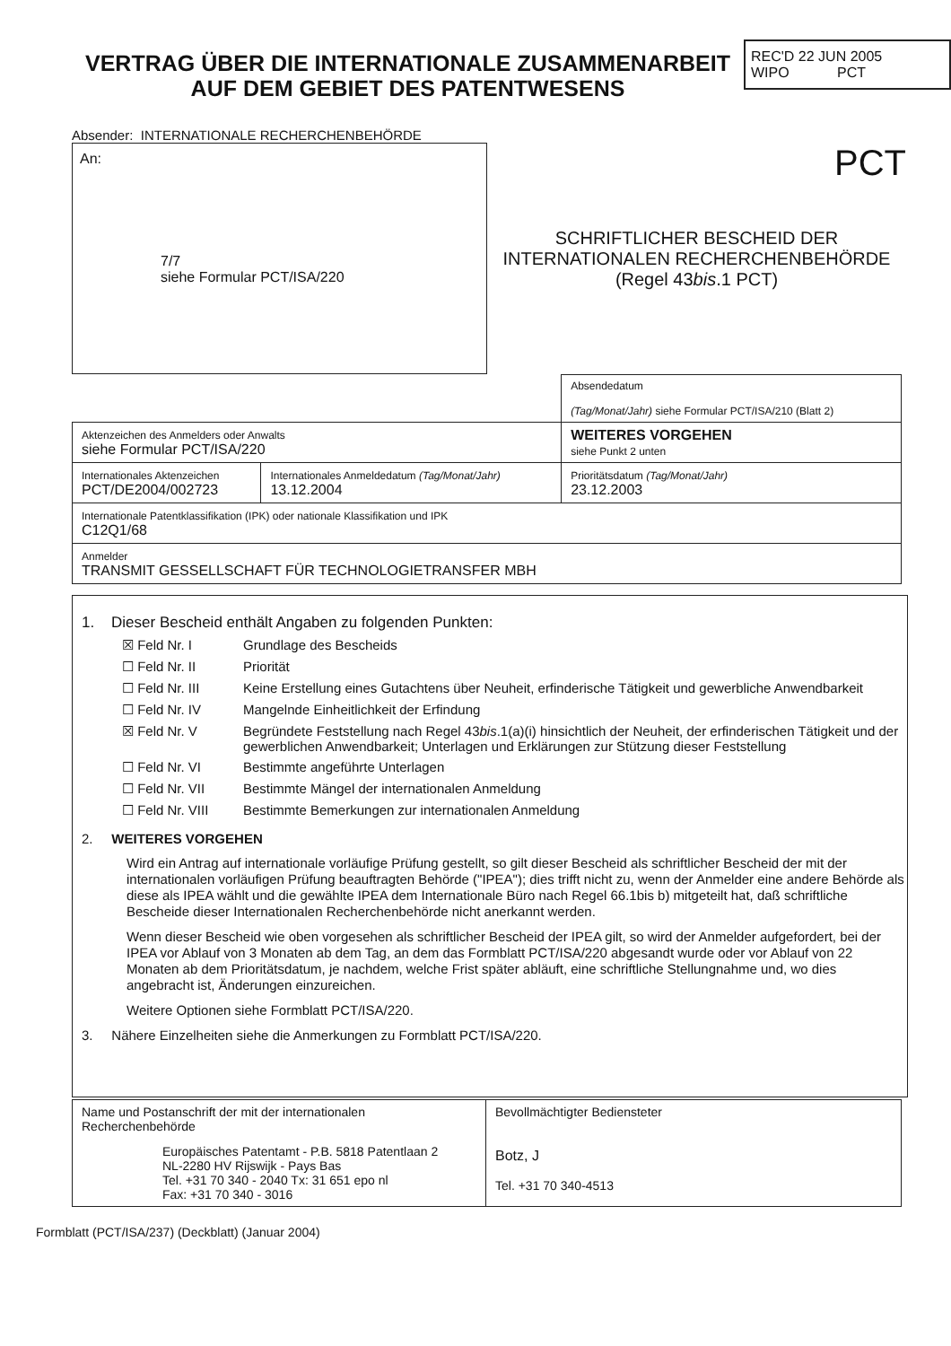REC'D 22 JUN 2005
WIPO PCT
VERTRAG ÜBER DIE INTERNATIONALE ZUSAMMENARBEIT AUF DEM GEBIET DES PATENTWESENS
Absender: INTERNATIONALE RECHERCHENBEHÖRDE
An:
7/7
siehe Formular PCT/ISA/220
PCT
SCHRIFTLICHER BESCHEID DER INTERNATIONALEN RECHERCHENBEHÖRDE
(Regel 43bis.1 PCT)
| | | Absendedatum (Tag/Monat/Jahr) siehe Formular PCT/ISA/210 (Blatt 2) |
| Aktenzeichen des Anmelders oder Anwalts siehe Formular PCT/ISA/220 | | WEITERES VORGEHEN siehe Punkt 2 unten |
| Internationales Aktenzeichen PCT/DE2004/002723 | Internationales Anmeldedatum (Tag/Monat/Jahr) 13.12.2004 | Prioritätsdatum (Tag/Monat/Jahr) 23.12.2003 |
| Internationale Patentklassifikation (IPK) oder nationale Klassifikation und IPK C12Q1/68 | | |
| Anmelder TRANSMIT GESSELLSCHAFT FÜR TECHNOLOGIETRANSFER MBH | | |
1. Dieser Bescheid enthält Angaben zu folgenden Punkten:
☒ Feld Nr. I Grundlage des Bescheids
☐ Feld Nr. II Priorität
☐ Feld Nr. III Keine Erstellung eines Gutachtens über Neuheit, erfinderische Tätigkeit und gewerbliche Anwendbarkeit
☐ Feld Nr. IV Mangelnde Einheitlichkeit der Erfindung
☒ Feld Nr. V Begründete Feststellung nach Regel 43bis.1(a)(i) hinsichtlich der Neuheit, der erfinderischen Tätigkeit und der gewerblichen Anwendbarkeit; Unterlagen und Erklärungen zur Stützung dieser Feststellung
☐ Feld Nr. VI Bestimmte angeführte Unterlagen
☐ Feld Nr. VII Bestimmte Mängel der internationalen Anmeldung
☐ Feld Nr. VIII Bestimmte Bemerkungen zur internationalen Anmeldung
2. WEITERES VORGEHEN
Wird ein Antrag auf internationale vorläufige Prüfung gestellt, so gilt dieser Bescheid als schriftlicher Bescheid der mit der internationalen vorläufigen Prüfung beauftragten Behörde ("IPEA"); dies trifft nicht zu, wenn der Anmelder eine andere Behörde als diese als IPEA wählt und die gewählte IPEA dem Internationale Büro nach Regel 66.1bis b) mitgeteilt hat, daß schriftliche Bescheide dieser Internationalen Recherchenbehörde nicht anerkannt werden.
Wenn dieser Bescheid wie oben vorgesehen als schriftlicher Bescheid der IPEA gilt, so wird der Anmelder aufgefordert, bei der IPEA vor Ablauf von 3 Monaten ab dem Tag, an dem das Formblatt PCT/ISA/220 abgesandt wurde oder vor Ablauf von 22 Monaten ab dem Prioritätsdatum, je nachdem, welche Frist später abläuft, eine schriftliche Stellungnahme und, wo dies angebracht ist, Änderungen einzureichen.
Weitere Optionen siehe Formblatt PCT/ISA/220.
3. Nähere Einzelheiten siehe die Anmerkungen zu Formblatt PCT/ISA/220.
| Name und Postanschrift der mit der internationalen Recherchenbehörde Europäisches Patentamt - P.B. 5818 Patentlaan 2 NL-2280 HV Rijswijk - Pays Bas Tel. +31 70 340 - 2040 Tx: 31 651 epo nl Fax: +31 70 340 - 3016 | Bevollmächtigter Bediensteter Botz, J Tel. +31 70 340-4513 |
Formblatt (PCT/ISA/237) (Deckblatt) (Januar 2004)